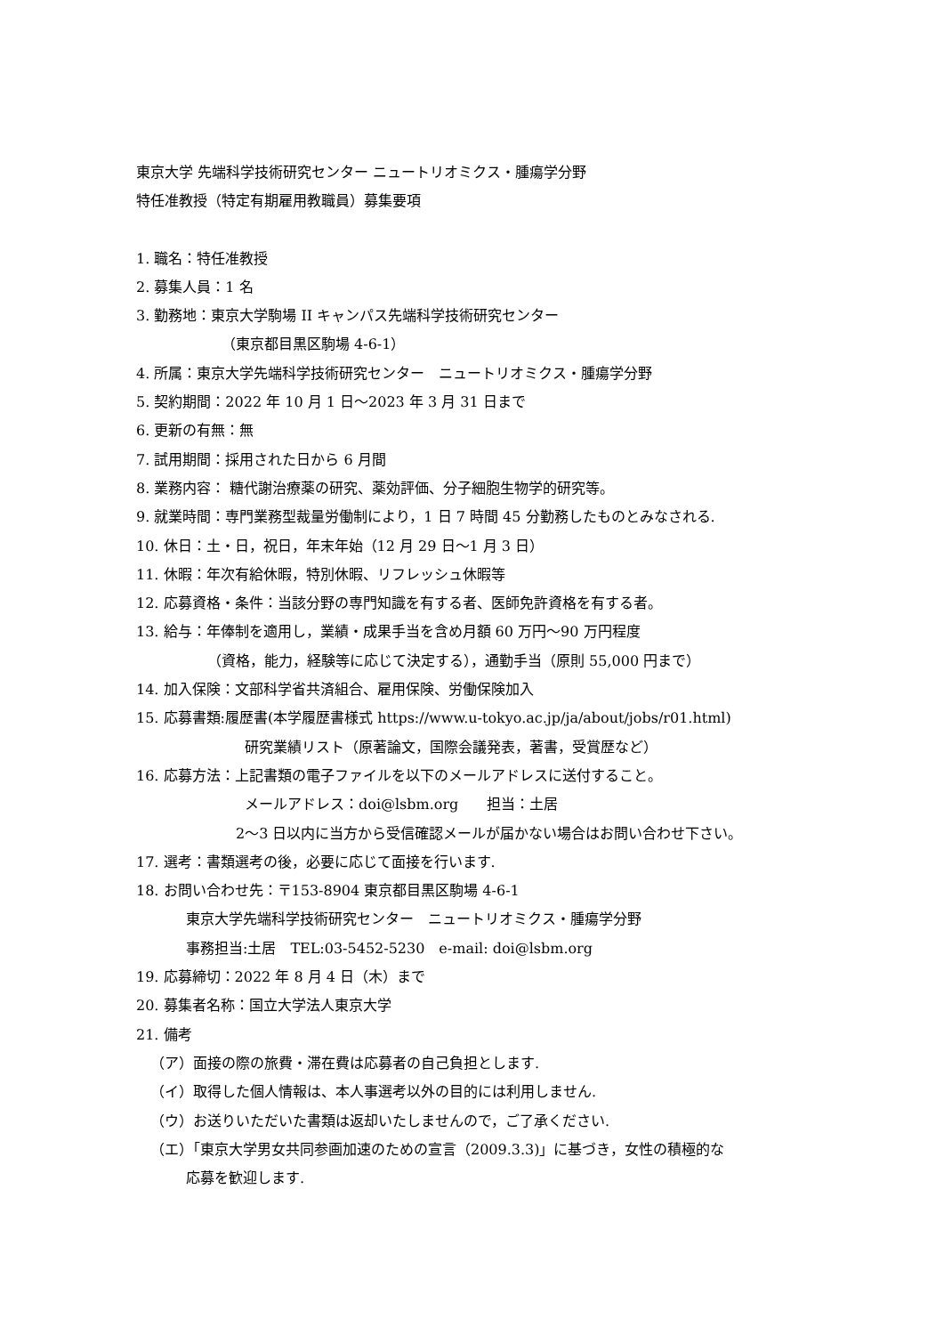東京大学 先端科学技術研究センター ニュートリオミクス・腫瘍学分野
特任准教授（特定有期雇用教職員）募集要項
1. 職名：特任准教授
2. 募集人員：1 名
3. 勤務地：東京大学駒場 II キャンパス先端科学技術研究センター
（東京都目黒区駒場 4-6-1）
4. 所属：東京大学先端科学技術研究センター　ニュートリオミクス・腫瘍学分野
5. 契約期間：2022 年 10 月 1 日～2023 年 3 月 31 日まで
6. 更新の有無：無
7. 試用期間：採用された日から 6 月間
8. 業務内容： 糖代謝治療薬の研究、薬効評価、分子細胞生物学的研究等。
9. 就業時間：専門業務型裁量労働制により，1 日 7 時間 45 分勤務したものとみなされる.
10. 休日：土・日，祝日，年末年始（12 月 29 日～1 月 3 日）
11. 休暇：年次有給休暇，特別休暇、リフレッシュ休暇等
12. 応募資格・条件：当該分野の専門知識を有する者、医師免許資格を有する者。
13. 給与：年俸制を適用し，業績・成果手当を含め月額 60 万円～90 万円程度
（資格，能力，経験等に応じて決定する），通勤手当（原則 55,000 円まで）
14. 加入保険：文部科学省共済組合、雇用保険、労働保険加入
15. 応募書類:履歴書(本学履歴書様式 https://www.u-tokyo.ac.jp/ja/about/jobs/r01.html)
研究業績リスト（原著論文，国際会議発表，著書，受賞歴など）
16. 応募方法：上記書類の電子ファイルを以下のメールアドレスに送付すること。
メールアドレス：doi@lsbm.org　　担当：土居
2～3 日以内に当方から受信確認メールが届かない場合はお問い合わせ下さい。
17. 選考：書類選考の後，必要に応じて面接を行います.
18. お問い合わせ先：〒153-8904 東京都目黒区駒場 4-6-1
東京大学先端科学技術研究センター　ニュートリオミクス・腫瘍学分野
事務担当:土居　TEL:03-5452-5230　e-mail: doi@lsbm.org
19. 応募締切：2022 年 8 月 4 日（木）まで
20. 募集者名称：国立大学法人東京大学
21. 備考
（ア）面接の際の旅費・滞在費は応募者の自己負担とします.
（イ）取得した個人情報は、本人事選考以外の目的には利用しません.
（ウ）お送りいただいた書類は返却いたしませんので，ご了承ください.
（エ）「東京大学男女共同参画加速のための宣言（2009.3.3)」に基づき，女性の積極的な
応募を歓迎します.